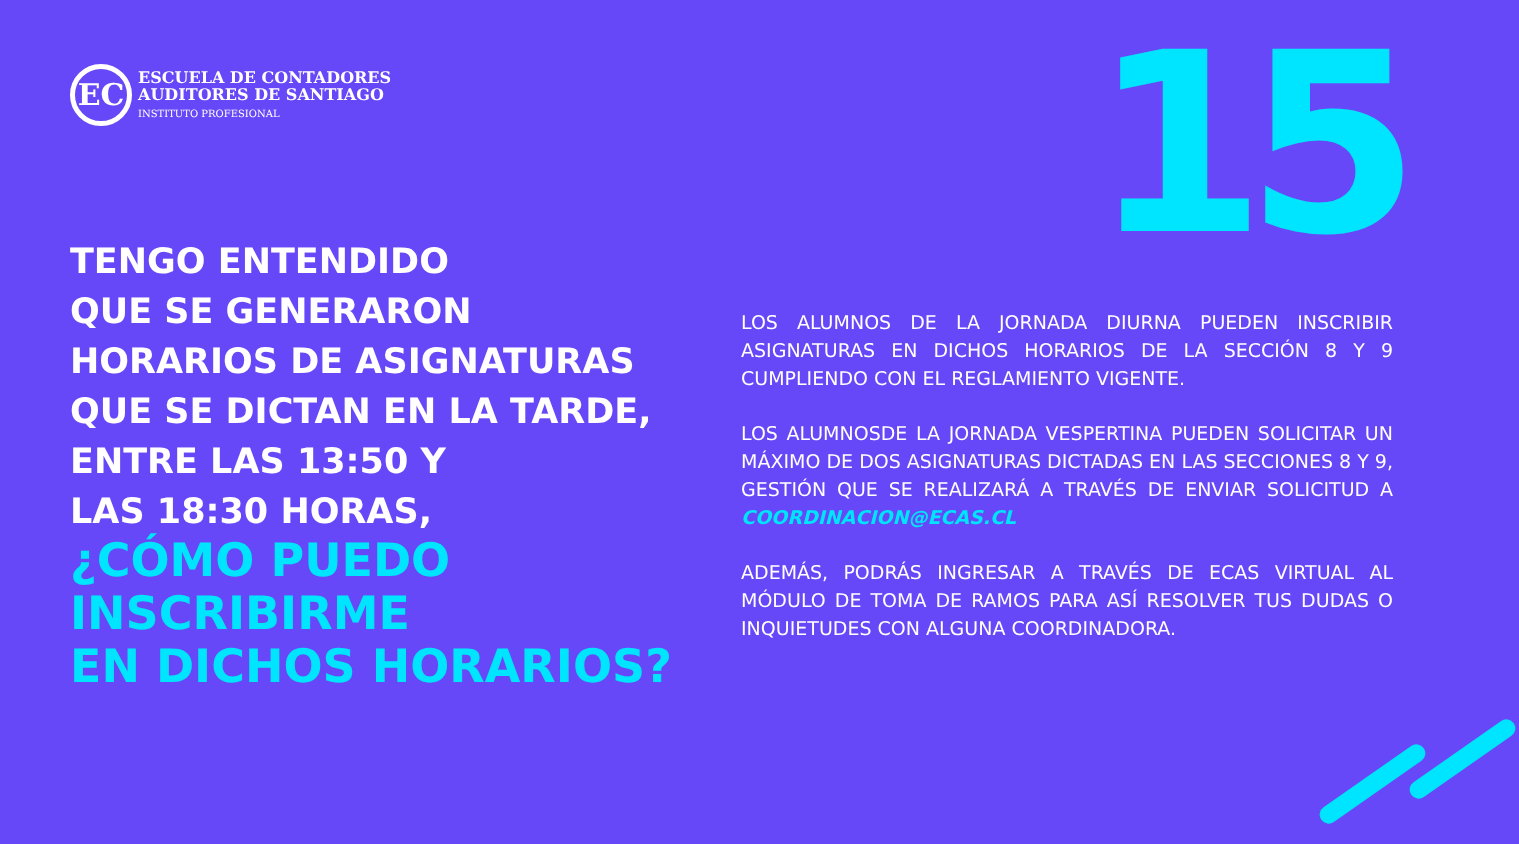EC
ESCUELA DE CONTADORES
AUDITORES DE SANTIAGO
INSTITUTO PROFESIONAL
15
TENGO ENTENDIDO
QUE SE GENERARON
HORARIOS DE ASIGNATURAS
QUE SE DICTAN EN LA TARDE,
ENTRE LAS 13:50 Y
LAS 18:30 HORAS,
¿CÓMO PUEDO
INSCRIBIRME
EN DICHOS HORARIOS?
LOS ALUMNOS DE LA JORNADA DIURNA PUEDEN INSCRIBIR ASIGNATURAS EN DICHOS HORARIOS DE LA SECCIÓN 8 Y 9 CUMPLIENDO CON EL REGLAMIENTO VIGENTE.
LOS ALUMNOSDE LA JORNADA VESPERTINA PUEDEN SOLICITAR UN MÁXIMO DE DOS ASIGNATURAS DICTADAS EN LAS SECCIONES 8 Y 9, GESTIÓN QUE SE REALIZARÁ A TRAVÉS DE ENVIAR SOLICITUD A COORDINACION@ECAS.CL
ADEMÁS, PODRÁS INGRESAR A TRAVÉS DE ECAS VIRTUAL AL MÓDULO DE TOMA DE RAMOS PARA ASÍ RESOLVER TUS DUDAS O INQUIETUDES CON ALGUNA COORDINADORA.